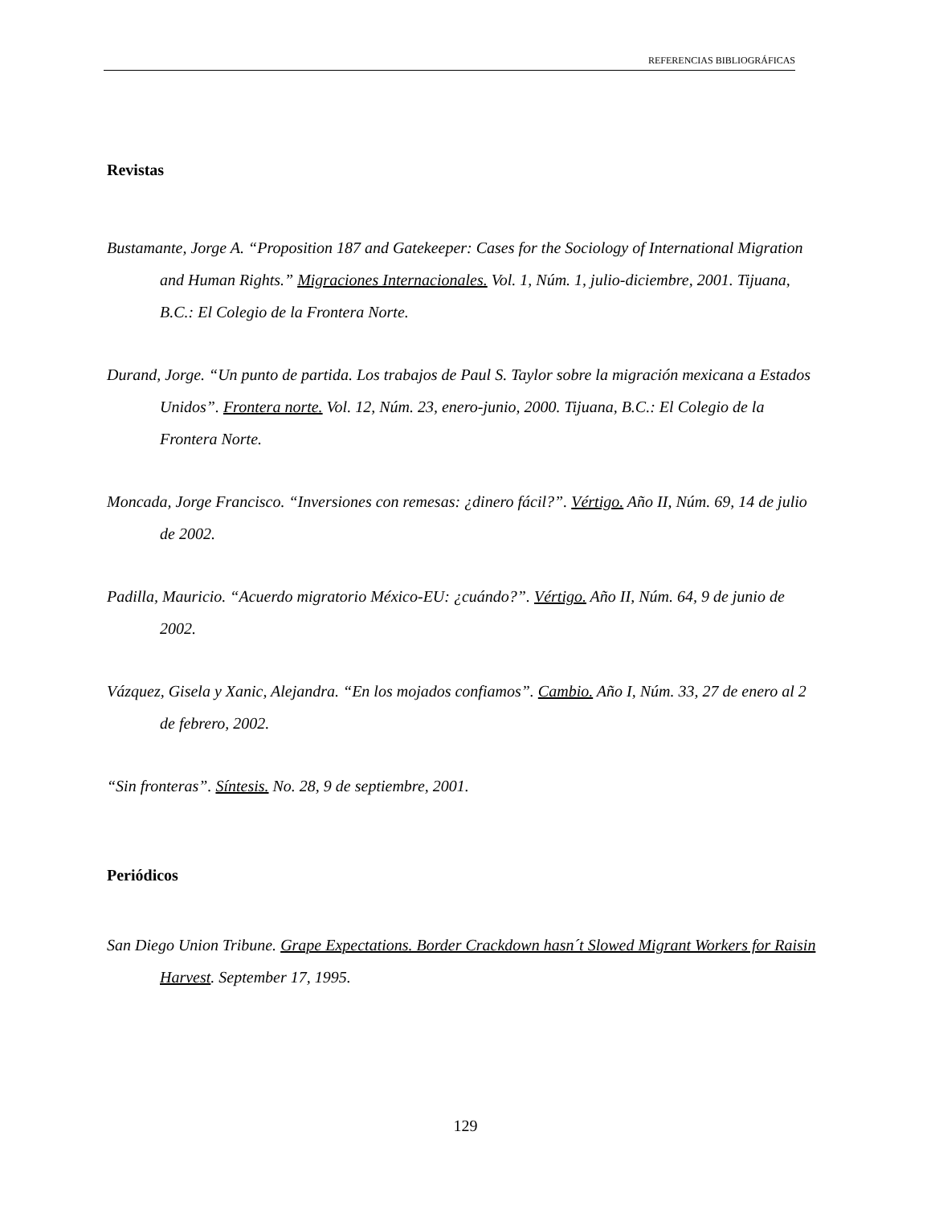REFERENCIAS BIBLIOGRÁFICAS
Revistas
Bustamante, Jorge A. “Proposition 187 and Gatekeeper: Cases for the Sociology of International Migration and Human Rights.” Migraciones Internacionales. Vol. 1, Núm. 1, julio-diciembre, 2001. Tijuana, B.C.: El Colegio de la Frontera Norte.
Durand, Jorge. “Un punto de partida. Los trabajos de Paul S. Taylor sobre la migración mexicana a Estados Unidos”. Frontera norte. Vol. 12, Núm. 23, enero-junio, 2000. Tijuana, B.C.: El Colegio de la Frontera Norte.
Moncada, Jorge Francisco. “Inversiones con remesas: ¿dinero fácil?”. Vértigo. Año II, Núm. 69, 14 de julio de 2002.
Padilla, Mauricio. “Acuerdo migratorio México-EU: ¿cuándo?”. Vértigo. Año II, Núm. 64, 9 de junio de 2002.
Vázquez, Gisela y Xanic, Alejandra. “En los mojados confiamos”. Cambio. Año I, Núm. 33, 27 de enero al 2 de febrero, 2002.
“Sin fronteras”. Síntesis. No. 28, 9 de septiembre, 2001.
Periódicos
San Diego Union Tribune. Grape Expectations. Border Crackdown hasn´t Slowed Migrant Workers for Raisin Harvest. September 17, 1995.
129